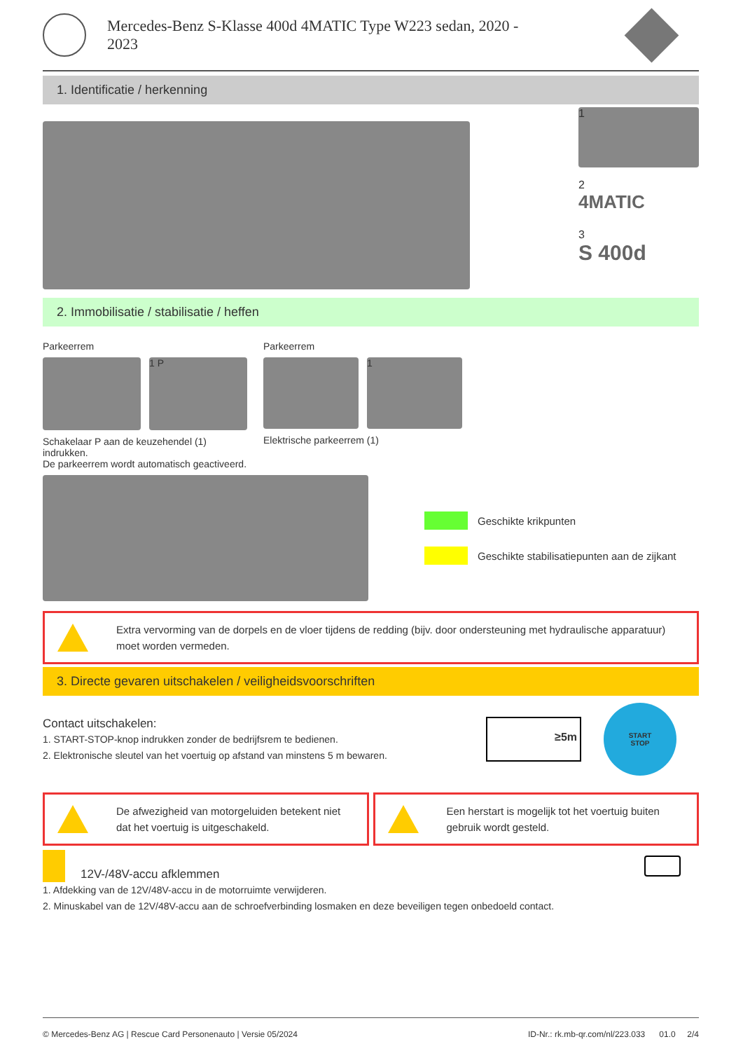Mercedes-Benz S-Klasse 400d 4MATIC Type W223 sedan, 2020 -
2023
1. Identificatie / herkenning
1
2
4MATIC
3
S 400d
2. Immobilisatie / stabilisatie / heffen
Parkeerrem
1 P
Schakelaar P aan de keuzehendel (1) indrukken.
De parkeerrem wordt automatisch geactiveerd.
Parkeerrem
1
Elektrische parkeerrem (1)
Geschikte krikpunten
Geschikte stabilisatiepunten aan de zijkant
Extra vervorming van de dorpels en de vloer tijdens de redding (bijv. door ondersteuning met hydraulische apparatuur) moet worden vermeden.
3. Directe gevaren uitschakelen / veiligheidsvoorschriften
Contact uitschakelen:
1. START-STOP-knop indrukken zonder de bedrijfsrem te bedienen.
2. Elektronische sleutel van het voertuig op afstand van minstens 5 m bewaren.
≥5m
START
STOP
De afwezigheid van motorgeluiden betekent niet dat het voertuig is uitgeschakeld.
Een herstart is mogelijk tot het voertuig buiten gebruik wordt gesteld.
12V-/48V-accu afklemmen
1. Afdekking van de 12V/48V-accu in de motorruimte verwijderen.
2. Minuskabel van de 12V/48V-accu aan de schroefverbinding losmaken en deze beveiligen tegen onbedoeld contact.
© Mercedes-Benz AG | Rescue Card Personenauto | Versie 05/2024 ID-Nr.: rk.mb-qr.com/nl/223.033 01.0 2/4